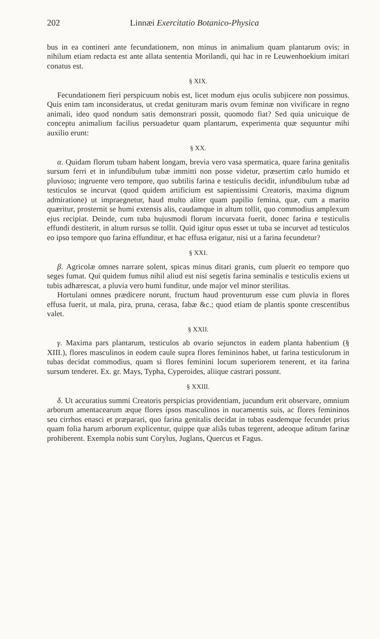202 Linnæi Exercitatio Botanico-Physica
bus in ea contineri ante fecundationem, non minus in animalium quam plantarum ovis; in nihilum etiam redacta est ante allata sententia Morilandi, qui hac in re Leuwenhoekium imitari conatus est.
§ XIX.
Fecundationem fieri perspicuum nobis est, licet modum ejus oculis subjicere non possimus. Quis enim tam inconsideratus, ut credat genituram maris ovum feminæ non vivificare in regno animali, ideo quod nondum satis demonstrari possit, quomodo fiat? Sed quia unicuique de conceptu animalium facilius persuadetur quam plantarum, experimenta quæ sequuntur mihi auxilio erunt:
§ XX.
α. Quidam florum tubam habent longam, brevia vero vasa spermatica, quare farina genitalis sursum ferri et in infundibulum tubæ immitti non posse videtur, præsertim cælo humido et pluvioso; ingruente vero tempore, quo subtilis farina e testiculis decidit, infundibulum tubæ ad testiculos se incurvat (quod quidem artificium est sapientissimi Creatoris, maxima dignum admiratione) ut impraegnetur, haud multo aliter quam papilio femina, quæ, cum a marito quæritur, prosternit se humi extensis alis, caudamque in altum tollit, quo commodius amplexum ejus recipiat. Deinde, cum tuba hujusmodi florum incurvata fuerit, donec farina e testiculis effundi destiterit, in altum rursus se tollit. Quid igitur opus esset ut tuba se incurvet ad testiculos eo ipso tempore quo farina effunditur, et hac effusa erigatur, nisi ut a farina fecundetur?
§ XXI.
β. Agricolæ omnes narrare solent, spicas minus ditari granis, cum pluerit eo tempore quo seges fumat. Qui quidem fumus nihil aliud est nisi segetis farina seminalis e testiculis exiens ut tubis adhærescat, a pluvia vero humi funditur, unde major vel minor sterilitas.
Hortulani omnes prædicere norunt, fructum haud proventurum esse cum pluvia in flores effusa fuerit, ut mala, pira, pruna, cerasa, fabæ &c.; quod etiam de plantis sponte crescentibus valet.
§ XXII.
γ. Maxima pars plantarum, testiculos ab ovario sejunctos in eadem planta habentium (§ XIII.), flores masculinos in eodem caule supra flores femininos habet, ut farina testiculorum in tubas decidat commodius, quam si flores feminini locum superiorem tenerent, et ita farina sursum tenderet. Ex. gr. Mays, Typha, Cyperoides, aliique castrari possunt.
§ XXIII.
δ. Ut accuratius summi Creatoris perspicias providentiam, jucundum erit observare, omnium arborum amentacearum æque flores ipsos masculinos in nucamentis suis, ac flores femininos seu cirrhos enasci et præparari, quo farina genitalis decidat in tubas easdemque fecundet prius quam folia harum arborum explicentur, quippe quæ aliâs tubas tegerent, adeoque aditum farinæ prohiberent. Exempla nobis sunt Corylus, Juglans, Quercus et Fagus.